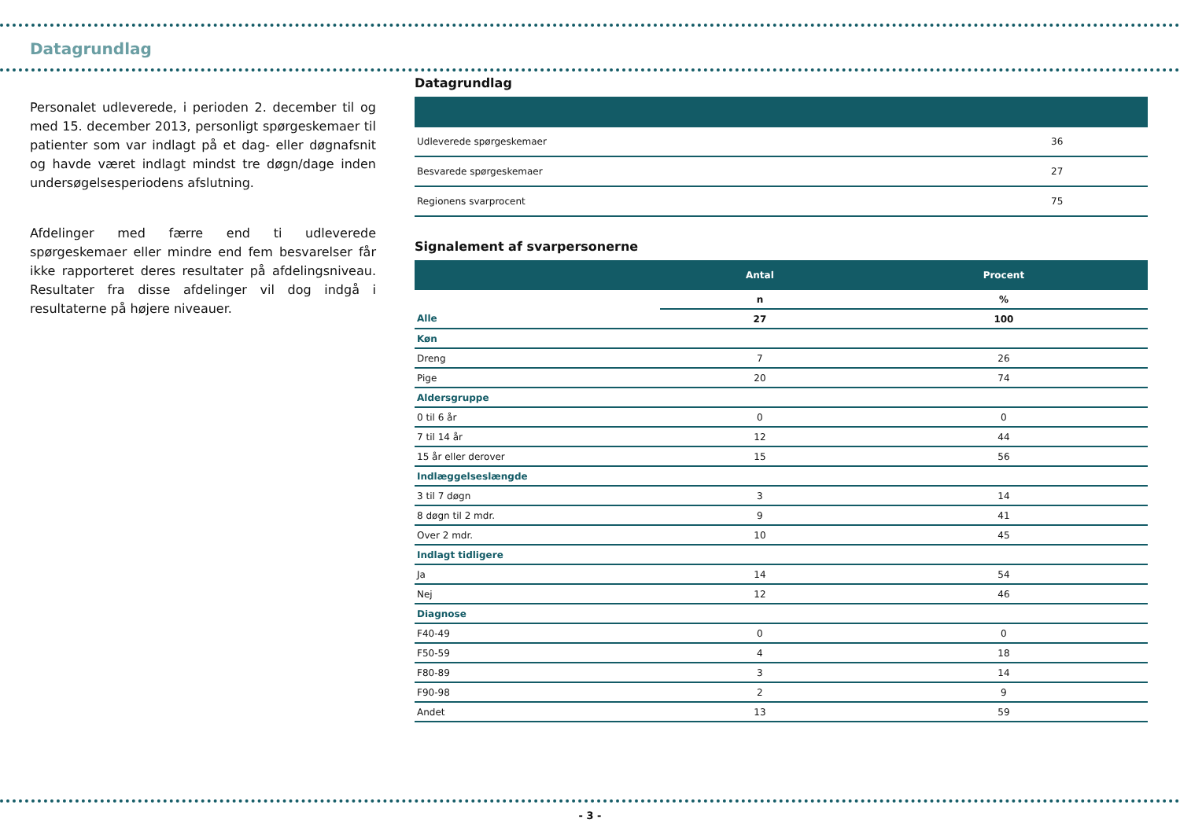Datagrundlag
Personalet udleverede, i perioden 2. december til og med 15. december 2013, personligt spørgeskemaer til patienter som var indlagt på et dag- eller døgnafsnit og havde været indlagt mindst tre døgn/dage inden undersøgelsesperiodens afslutning.
Afdelinger med færre end ti udleverede spørgeskemaer eller mindre end fem besvarelser får ikke rapporteret deres resultater på afdelingsniveau. Resultater fra disse afdelinger vil dog indgå i resultaterne på højere niveauer.
Datagrundlag
| Udleverede spørgeskemaer | 36 |
| Besvarede spørgeskemaer | 27 |
| Regionens svarprocent | 75 |
Signalement af svarpersonerne
| | Antal | Procent |
| --- | --- | --- |
| | n | % |
| Alle | 27 | 100 |
| Køn | | |
| Dreng | 7 | 26 |
| Pige | 20 | 74 |
| Aldersgruppe | | |
| 0 til 6 år | 0 | 0 |
| 7 til 14 år | 12 | 44 |
| 15 år eller derover | 15 | 56 |
| Indlæggelseslængde | | |
| 3 til 7 døgn | 3 | 14 |
| 8 døgn til 2 mdr. | 9 | 41 |
| Over 2 mdr. | 10 | 45 |
| Indlagt tidligere | | |
| Ja | 14 | 54 |
| Nej | 12 | 46 |
| Diagnose | | |
| F40-49 | 0 | 0 |
| F50-59 | 4 | 18 |
| F80-89 | 3 | 14 |
| F90-98 | 2 | 9 |
| Andet | 13 | 59 |
- 3 -